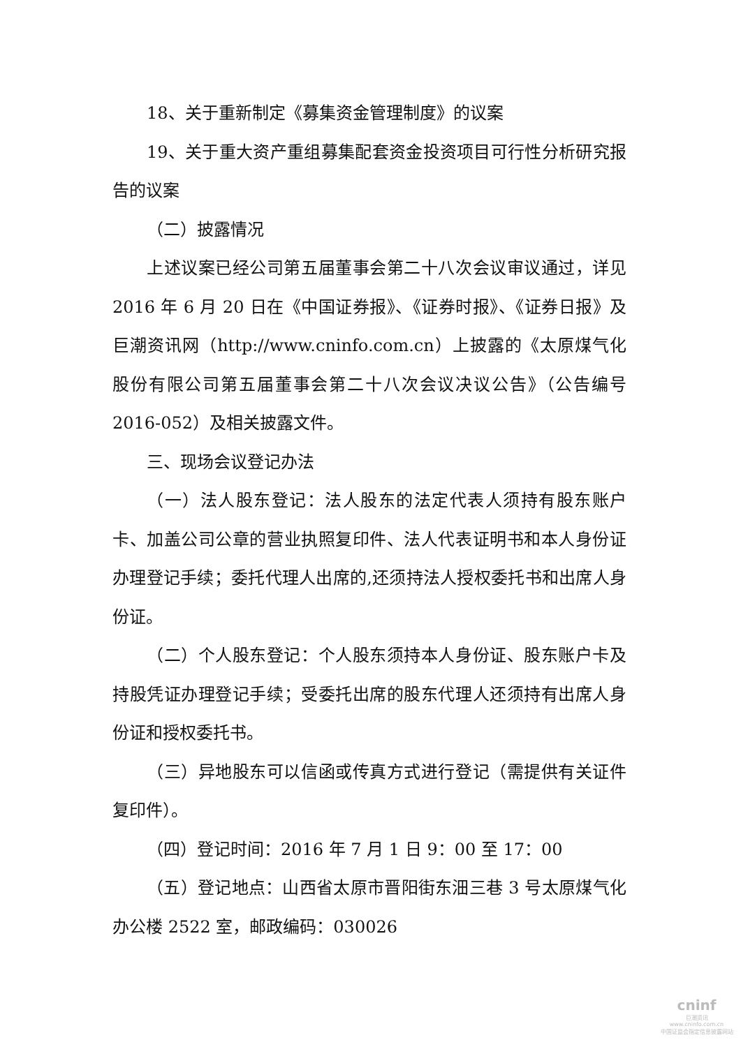18、关于重新制定《募集资金管理制度》的议案
19、关于重大资产重组募集配套资金投资项目可行性分析研究报告的议案
（二）披露情况
上述议案已经公司第五届董事会第二十八次会议审议通过，详见 2016 年 6 月 20 日在《中国证券报》、《证券时报》、《证券日报》及巨潮资讯网（http://www.cninfo.com.cn）上披露的《太原煤气化股份有限公司第五届董事会第二十八次会议决议公告》（公告编号 2016-052）及相关披露文件。
三、现场会议登记办法
（一）法人股东登记：法人股东的法定代表人须持有股东账户卡、加盖公司公章的营业执照复印件、法人代表证明书和本人身份证办理登记手续；委托代理人出席的,还须持法人授权委托书和出席人身份证。
（二）个人股东登记：个人股东须持本人身份证、股东账户卡及持股凭证办理登记手续；受委托出席的股东代理人还须持有出席人身份证和授权委托书。
（三）异地股东可以信函或传真方式进行登记（需提供有关证件复印件）。
（四）登记时间：2016 年 7 月 1 日 9：00 至 17：00
（五）登记地点：山西省太原市晋阳街东沺三巷 3 号太原煤气化办公楼 2522 室，邮政编码：030026
cninf
巨潮资讯
www.cninfo.com.cn
中国证监会指定信息披露网站